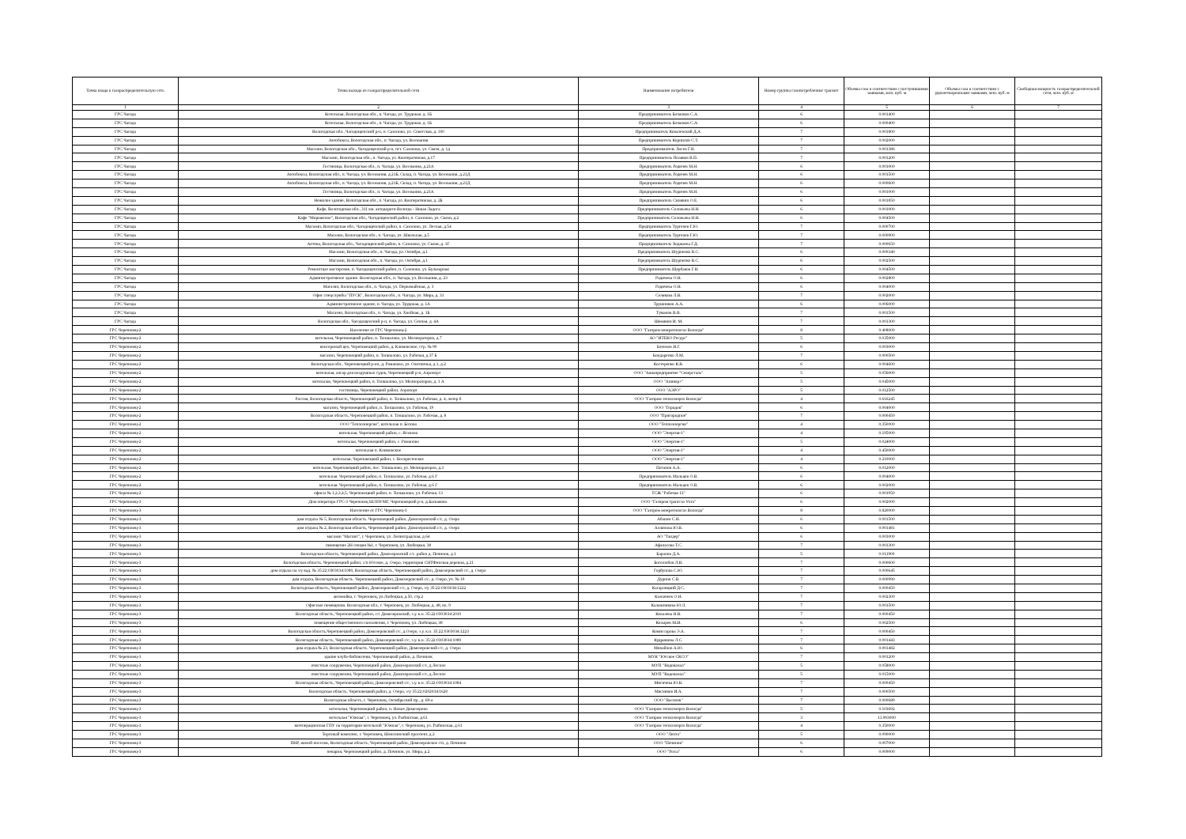| Точка входа в газораспределительную сеть | Точка выхода из газораспределительной сети | Наименование потребителя | Номер группы газопотребления/ транзит | Объемы газа в соответствии с поступившими заявками, млн. куб. м | Объемы газа в соответствии с удовлетворенными заявками, млн. куб. м | Свободная мощность газораспределительной сети, млн. куб. м |
| --- | --- | --- | --- | --- | --- | --- |
| 1 | 2 | 3 | 4 | 5 | 6 | 7 |
| ГРС Чагода | Котельная, Вологодская обл., п. Чагода, ул. Трудовая. д. 1Б | Предприниматель Бочанков С.А. | 6 | 0.001400 | | |
| ГРС Чагода | Котельная, Вологодская обл., п. Чагода, ул. Трудовая. д. 1Б | Предприниматель Бочанков С.А. | 6 | 0.000400 | | |
| ГРС Чагода | Вологодская обл., Чагодощенский р-н, п. Сазоново, ул. Советская, д. 100 | Предприниматель Ковалевский Д.А. | 7 | 0.001800 | | |
| ГРС Чагода | Автобоксы, Вологодская обл., п. Чагода, ул. Воззвания | Предприниматель Корнилов С.Т. | 7 | 0.002000 | | |
| ГРС Чагода | Магазин, Вологодская обл., Чагодощенский р-н, пгт. Сазоново, ул. Связи, д. 1д | Предприниматель Лосев Г.В. | 7 | 0.001386 | | |
| ГРС Чагода | Магазин, Вологодская обл., п. Чагода, ул. Кооперативная, д.17 | Предприниматель Поляков В.П. | 7 | 0.001200 | | |
| ГРС Чагода | Гостиница, Вологодская обл., п. Чагода, ул. Воззвания, д.21А | Предприниматель Родичев М.Н. | 6 | 0.001000 | | |
| ГРС Чагода | Автобоксы, Вологодская обл., п. Чагода, ул. Воззвания, д.21Б, Склад, п. Чагода, ул. Воззвания, д.21Д | Предприниматель Родичев М.Н. | 6 | 0.001500 | | |
| ГРС Чагода | Автобоксы, Вологодская обл., п. Чагода, ул. Воззвания, д.21Б, Склад, п. Чагода, ул. Воззвания, д.21Д | Предприниматель Родичев М.Н. | 6 | 0.000600 | | |
| ГРС Чагода | Гостиница, Вологодская обл., п. Чагода, ул. Воззвания, д.21А | Предприниматель Родичев М.Н. | 6 | 0.001000 | | |
| ГРС Чагода | Нежилое здание, Вологодская обл., п. Чагода, ул. Кооперативная, д. 2Б | Предприниматель Синявин О.Е. | 6 | 0.001850 | | |
| ГРС Чагода | Кафе, Вологодская обл., 311 км. автодороги Вологда - Новая Ладога | Предприниматель Соловьева Н.Н. | 6 | 0.001000 | | |
| ГРС Чагода | Кафе "Мороженое", Вологодская обл., Чагодощенский район, п. Сазоново, ул. Связи, д.2 | Предприниматель Соловьева Н.Н. | 6 | 0.004500 | | |
| ГРС Чагода | Магазин, Вологодская обл., Чагодощенский район, п. Сазоново, ул. Лесная, д.54 | Предприниматель Тургенев Г.Ю. | 7 | 0.000700 | | |
| ГРС Чагода | Магазин, Вологодская обл., п. Чагода, ул. Школьная, д.5 | Предприниматель Тургенев Г.Ю. | 7 | 0.000900 | | |
| ГРС Чагода | Аптека, Вологодская обл., Чагодощенский район, п. Сазоново, ул. Связи, д. 1Г | Предприниматель Ходжаева Г.Д. | 7 | 0.000650 | | |
| ГРС Чагода | Магазин, Вологодская обл., п. Чагода, ул. Октября, д.1 | Предприниматель Шурпенко В.С. | 6 | 0.000340 | | |
| ГРС Чагода | Магазин, Вологодская обл., п. Чагода, ул. Октября, д.1 | Предприниматель Шурпенко В.С. | 6 | 0.002500 | | |
| ГРС Чагода | Ремонтные мастерские, п. Чагодощенский район, п. Сазоново, ул. Бульварная | Предприниматель Щербаков Г.Н. | 6 | 0.004500 | | |
| ГРС Чагода | Административное здание. Вологодская обл., п. Чагода, ул. Воззвания, д. 23 | Родичева О.Н. | 6 | 0.002800 | | |
| ГРС Чагода | Магазин, Вологодская обл., п. Чагода, ул. Первомайская, д. 3 | Родичева О.Н. | 6 | 0.004000 | | |
| ГРС Чагода | Офис спецслужбы "ПУСК", Вологодская обл., п. Чагода, ул. Мира, д. 31 | Селякова Л.В. | 7 | 0.002000 | | |
| ГРС Чагода | Административное здание, п. Чагода, ул. Трудовая, д. 1А | Трушников А.А. | 6 | 0.006000 | | |
| ГРС Чагода | Магазин, Вологодская обл., п. Чагода, ул. Хвойная, д. 1Б | Туманов В.В. | 7 | 0.001500 | | |
| ГРС Чагода | Вологодская обл., Чагодощенский р-н, п. Чагода, ул. Сенная, д. 4А | Шемякин И. М. | 7 | 0.001300 | | |
| ГРС Череповец-2 | Население от ГРС Череповец-2 | ООО "Газпром межрегионгаз Вологда" | 8 | 0.408000 | | |
| ГРС Череповец-2 | котельная, Череповецкий район, п. Тоншалово, ул. Мелиораторов, д.7 | АО "ИТЕКО Ресурс" | 5 | 0.035000 | | |
| ГРС Череповец-2 | консервный цех, Череповецкий район, д. Климовское, стр. № 99 | Бленнов И.Г. | 6 | 0.003000 | | |
| ГРС Череповец-2 | магазин, Череповецкий район, п. Тоншалово, ул. Рабочая, д.37 Б | Бондаренко Л.М. | 7 | 0.000500 | | |
| ГРС Череповец-2 | Вологодская обл., Череповецкий р-он, д. Романово, ул. Охотничья, д.1, д.2 | Костеренко К.В. | 6 | 0.004600 | | |
| ГРС Череповец-2 | котельная, ангар для воздушных судов, Череповецкий р-н, Аэропорт | ООО "Авиапредприятие "Северсталь" | 5 | 0.056000 | | |
| ГРС Череповец-2 | котельная, Череповецкий район, п. Тоншалово, ул. Мелиораторов, д. 1 А | ООО "Аникор+" | 5 | 0.045000 | | |
| ГРС Череповец-2 | гостиница, Череповецкий район, Аэропорт | ООО "АЭРО" | 5 | 0.012500 | | |
| ГРС Череповец-2 | Россия, Вологодская область, Череповецкий район, п. Тоншалово, ул. Рабочая, д. 4, литер б | ООО "Газпром теплоэнерго Вологда" | 4 | 0.616245 | | |
| ГРС Череповец-2 | магазин, Череповецкий район, п. Тоншалово, ул. Рабочая, 19 | ООО "Городок" | 6 | 0.004000 | | |
| ГРС Череповец-2 | Вологодская область, Череповецкий район, п. Тоншалово, ул. Рабочая, д. 8 | ООО "Пригородное" | 7 | 0.000450 | | |
| ГРС Череповец-2 | ООО "Теплоэнергия", котельная п. Ботово | ООО "Теплоэнергия" | 4 | 0.350000 | | |
| ГРС Череповец-2 | котельная, Череповецкий район, с. Яганово | ООО "Энергия-1" | 4 | 0.195000 | | |
| ГРС Череповец-2 | котельная, Череповецкий район, с. Романово | ООО "Энергия-1" | 5 | 0.024000 | | |
| ГРС Череповец-2 | котельная п. Климовское | ООО "Энергия-1" | 4 | 0.450000 | | |
| ГРС Череповец-2 | котельная, Череповецкий район, с. Воскресенское | ООО "Энергия-1" | 4 | 0.210000 | | |
| ГРС Череповец-2 | котельная, Череповецкий район, пос. Тоншалово, ул. Мелиораторов, д.3 | Потапов А.А. | 6 | 0.012000 | | |
| ГРС Череповец-2 | котельная. Череповецкий район, п. Тоншалово, ул. Рабочая, д.6 Г | Предприниматель Мальцев О.В. | 6 | 0.004000 | | |
| ГРС Череповец-2 | котельная. Череповецкий район, п. Тоншалово, ул. Рабочая, д.6 Г | Предприниматель Мальцев О.В. | 6 | 0.002000 | | |
| ГРС Череповец-2 | офисы № 1,2,3,4,5, Череповецкий район, п. Тоншалово, ул. Рабочая, 13 | ТСЖ "Рабочая 13" | 6 | 0.001950 | | |
| ГРС Череповец-3 | Дом оператора ГРС-3 Череповец ШЛПУМГ, Череповецкий р-н, д.Баскаково. | ООО "Газпром трансгаз Ухта" | 6 | 0.002000 | | |
| ГРС Череповец-3 | Население от ГРС Череповец-3 | ООО "Газпром межрегионгаз Вологда" | 8 | 0.820000 | | |
| ГРС Череповец-3 | дом отдыха № 5, Вологодская область. Череповецкий район, Домозеровский с/с, д. Озеро | Абанин С.Н. | 6 | 0.001500 | | |
| ГРС Череповец-3 | дом отдыха № 2, Вологодская область, Череповецкий район, Домозеровский с/с, д. Озеро | Аллянова Ю.В. | 6 | 0.001481 | | |
| ГРС Череповец-3 | магазин "Магнит", г. Череповец, ул. Ленинградская, д.64 | АО "Тандер" | 6 | 0.003000 | | |
| ГРС Череповец-3 | помещение 2Н секция №1, г. Череповец, ул. Любецкая, 38 | Афанасова Т.С. | 7 | 0.001300 | | |
| ГРС Череповец-3 | Вологодская область, Череповецкий район, Домозеровский с/с. район д. Починок, д.1 | Баранов Д.А. | 5 | 0.011900 | | |
| ГРС Череповец-3 | Вологодская область. Череповецкий район, с/п Югское, д. Озеро, территория СНТФинская деревня, д.21 | Боголюбов Л.В. | 7 | 0.000600 | | |
| ГРС Череповец-3 | дом отдыха на з/у кад. № 35:22:0303034:1080, Вологодская область, Череповецкий район, Домозеровский с/с, д. Озеро | Горбунова С.Ю. | 7 | 0.000645 | | |
| ГРС Череповец-3 | дом отдыха, Вологодская область. Череповецкий район, Домозеровский с/с, д. Озеро, уч. № 19 | Дурнов С.В. | 7 | 0.000990 | | |
| ГРС Череповец-3 | Вологодская область, Череповецкий район, Домозеровский с/с, д. Озеро, з/у 35:22:0303034:1222 | Кагарлицкий Д.С. | 7 | 0.000450 | | |
| ГРС Череповец-3 | автомойка, г. Череповец, ул.Любецкая, д.50, стр.2 | Казначеев О.Н. | 7 | 0.002300 | | |
| ГРС Череповец-3 | Офисные помещения. Вологодская обл., г. Череповец, ул. Любецкая, д. 48, кв. 9 | Калашникова Ю.Л. | 7 | 0.001500 | | |
| ГРС Череповец-3 | Вологодская область, Череповецкий район, с/с Домозеровский, з.у. к.н. 35:22:0303034:2010 | Ковалева Н.В. | 7 | 0.000450 | | |
| ГРС Череповец-3 | помещение общественного назначения, г. Череповец, ул. Любецкая, 38 | Козырев М.И. | 6 | 0.002500 | | |
| ГРС Череповец-3 | Вологодская область,Череповецкий район, Домозеровский с/с, д.Озеро, з.у. к.н. 35:22:0303034:1223 | Комиссарова Э.А. | 7 | 0.000450 | | |
| ГРС Череповец-3 | Вологодская область, Череповецкий район, Домозеровский с/с, з.у. к.н. 35:22:0303034:1089 | Кудряшова Л.С. | 7 | 0.001443 | | |
| ГРС Череповец-3 | дом отдыха № 23, Вологодская область. Череповецкий район, Домозеровский с/с, д. Озеро | Михайлов А.Ю. | 6 | 0.001482 | | |
| ГРС Череповец-3 | здание клуба-библиотеки, Череповецкий район, д. Починок | МУК "Югское СКСО" | 7 | 0.001200 | | |
| ГРС Череповец-3 | очистные сооружения, Череповецкий район, Домозеровский с/с, д.Лесное | МУП "Водоканал" | 5 | 0.058000 | | |
| ГРС Череповец-3 | очистные сооружения, Череповецкий район, Домозеровский с/с, д.Лесное | МУП "Водоканал" | 5 | 0.015000 | | |
| ГРС Череповец-3 | Вологодская область, Череповецкий район, Домозеровский с/с, з.у. к.н. 35:22:0303034:1084 | Мигичева Ю.В. | 7 | 0.000450 | | |
| ГРС Череповец-3 | Вологодская область, Череповецкий район, д. Озеро, з/у 35:22:0202034:1620 | Мясников И.А. | 7 | 0.000500 | | |
| ГРС Череповец-3 | Вологодская область, г. Череповец, Октябрьский пр., д. 69-а | ООО "Василек" | 7 | 0.000689 | | |
| ГРС Череповец-3 | котельная, Череповецкий район, п. Новое Домозерово | ООО "Газпром теплоэнерго Вологда" | 5 | 0.103692 | | |
| ГРС Череповец-3 | котельная "Южная", г. Череповец, ул. Рыбинская, д.61 | ООО "Газпром теплоэнерго Вологда" | 3 | 11.993000 | | |
| ГРС Череповец-3 | когенерационная ГПУ на территории котельной "Южная", г. Череповец, ул. Рыбинская, д.61 | ООО "Газпром теплоэнерго Вологда" | 4 | 0.350000 | | |
| ГРС Череповец-3 | Торговый комплекс, г. Череповец, Шекснинский проспект, д.2 | ООО "Лента" | 5 | 0.090000 | | |
| ГРС Череповец-3 | ПНР, жилой поселок, Вологодская область, Череповецкий район, Домозеровское с/п, д. Починок | ООО "Починок" | 6 | 0.007000 | | |
| ГРС Череповец-3 | пекарня, Череповецкий район, д. Починок, ул. Мира, д.2 | ООО "Росы" | 6 | 0.009000 | | |